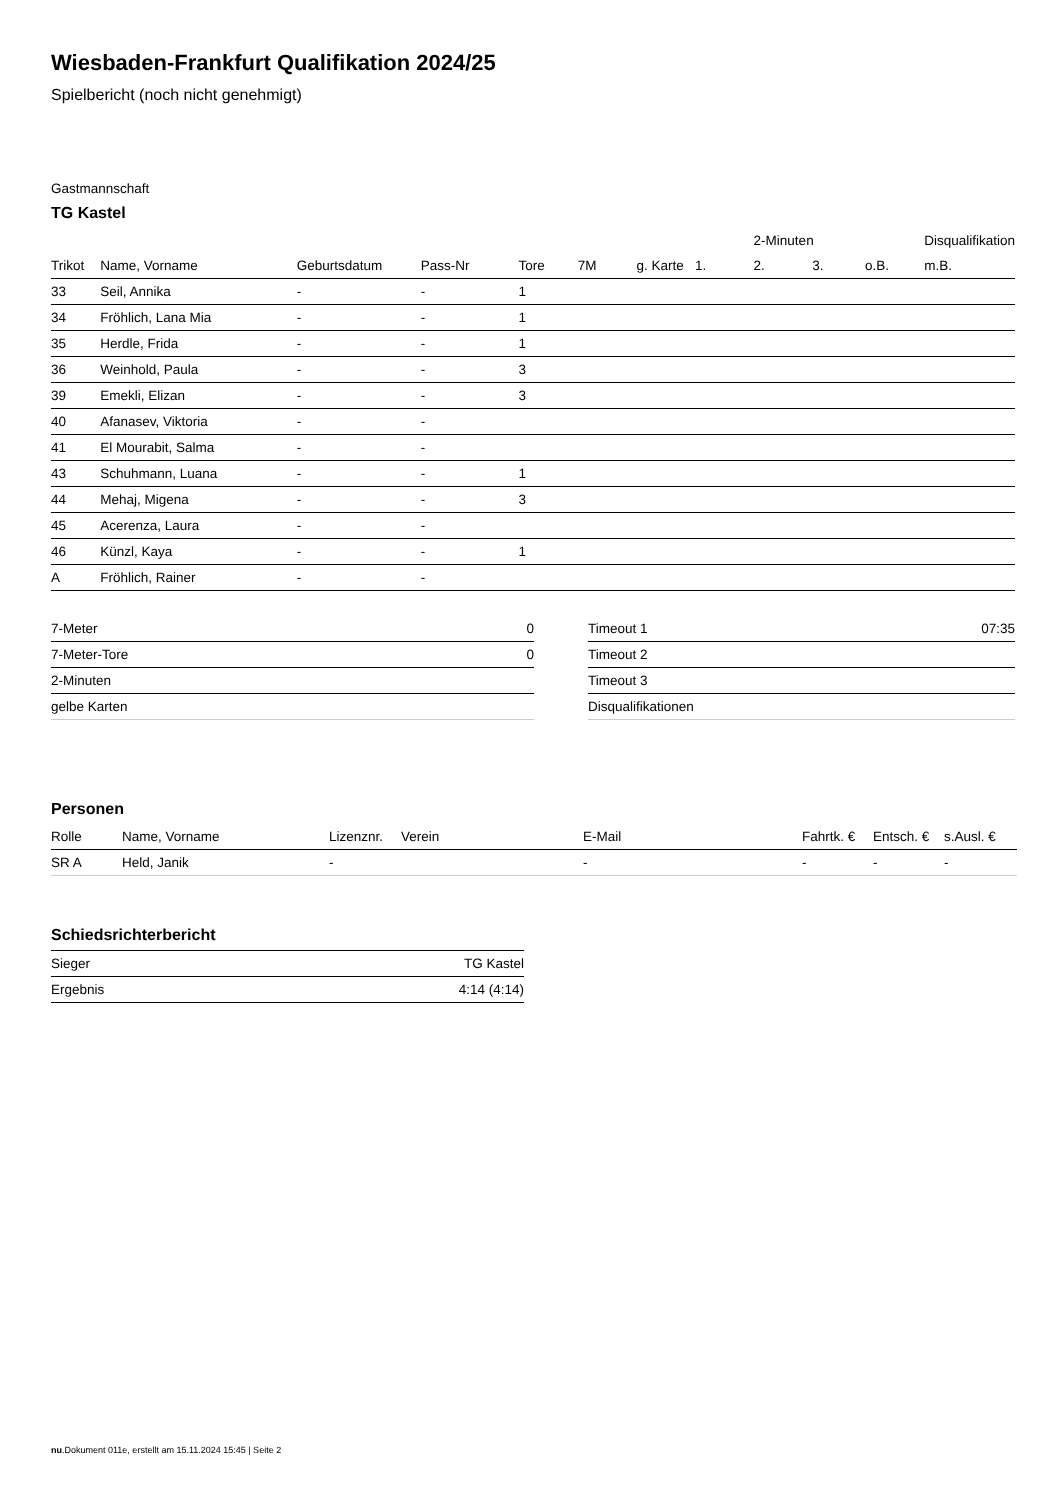Wiesbaden-Frankfurt Qualifikation 2024/25
Spielbericht (noch nicht genehmigt)
Gastmannschaft
TG Kastel
| | | | | | | | | 2-Minuten | | | Disqualifikation |
| --- | --- | --- | --- | --- | --- | --- | --- | --- | --- | --- | --- |
| Trikot | Name, Vorname | Geburtsdatum | Pass-Nr | Tore | 7M | g. Karte | 1. | 2. | 3. | o.B. | m.B. |
| 33 | Seil, Annika | - | - | 1 | | | | | | | |
| 34 | Fröhlich, Lana Mia | - | - | 1 | | | | | | | |
| 35 | Herdle, Frida | - | - | 1 | | | | | | | |
| 36 | Weinhold, Paula | - | - | 3 | | | | | | | |
| 39 | Emekli, Elizan | - | - | 3 | | | | | | | |
| 40 | Afanasev, Viktoria | - | - | | | | | | | | |
| 41 | El Mourabit, Salma | - | - | | | | | | | | |
| 43 | Schuhmann, Luana | - | - | 1 | | | | | | | |
| 44 | Mehaj, Migena | - | - | 3 | | | | | | | |
| 45 | Acerenza, Laura | - | - | | | | | | | | |
| 46 | Künzl, Kaya | - | - | 1 | | | | | | | |
| A | Fröhlich, Rainer | - | - | | | | | | | | |
| 7-Meter | 0 |
| 7-Meter-Tore | 0 |
| 2-Minuten | |
| gelbe Karten | |
| Timeout 1 | 07:35 |
| Timeout 2 | |
| Timeout 3 | |
| Disqualifikationen | |
Personen
| Rolle | Name, Vorname | Lizenznr. | Verein | E-Mail | Fahrtk. € | Entsch. € | s.Ausl. € |
| --- | --- | --- | --- | --- | --- | --- | --- |
| SR A | Held, Janik | - | | - | - | - | - |
Schiedsrichterbericht
| Sieger | TG Kastel |
| Ergebnis | 4:14 (4:14) |
nu.Dokument 011e, erstellt am 15.11.2024 15:45 | Seite 2